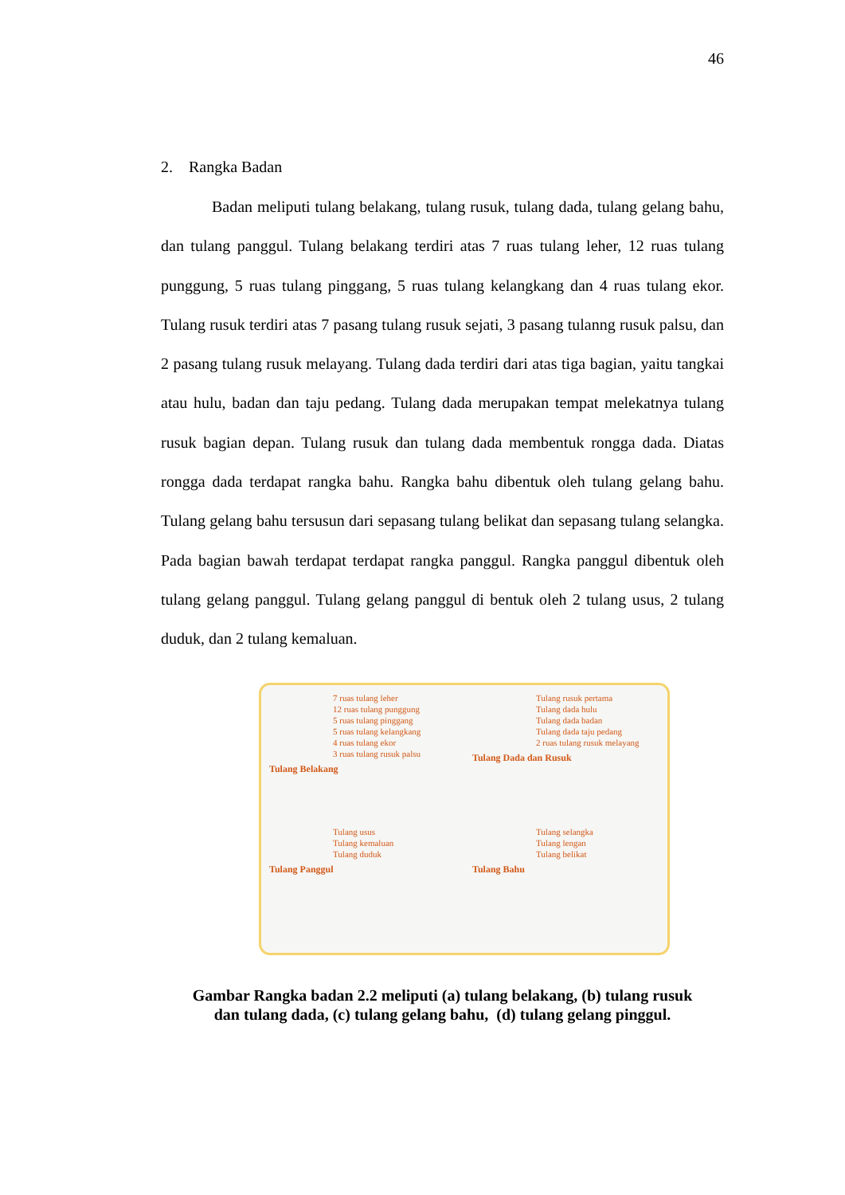46
2. Rangka Badan
Badan meliputi tulang belakang, tulang rusuk, tulang dada, tulang gelang bahu, dan tulang panggul. Tulang belakang terdiri atas 7 ruas tulang leher, 12 ruas tulang punggung, 5 ruas tulang pinggang, 5 ruas tulang kelangkang dan 4 ruas tulang ekor. Tulang rusuk terdiri atas 7 pasang tulang rusuk sejati, 3 pasang tulanng rusuk palsu, dan 2 pasang tulang rusuk melayang. Tulang dada terdiri dari atas tiga bagian, yaitu tangkai atau hulu, badan dan taju pedang. Tulang dada merupakan tempat melekatnya tulang rusuk bagian depan. Tulang rusuk dan tulang dada membentuk rongga dada. Diatas rongga dada terdapat rangka bahu. Rangka bahu dibentuk oleh tulang gelang bahu. Tulang gelang bahu tersusun dari sepasang tulang belikat dan sepasang tulang selangka. Pada bagian bawah terdapat terdapat rangka panggul. Rangka panggul dibentuk oleh tulang gelang panggul. Tulang gelang panggul di bentuk oleh 2 tulang usus, 2 tulang duduk, dan 2 tulang kemaluan.
7 ruas tulang leher
12 ruas tulang punggung
5 ruas tulang pinggang
5 ruas tulang kelangkang
4 ruas tulang ekor
3 ruas tulang rusuk palsu
Tulang Belakang
Tulang rusuk pertama
Tulang dada hulu
Tulang dada badan
Tulang dada taju pedang
2 ruas tulang rusuk melayang
Tulang Dada dan Rusuk
Tulang usus
Tulang kemaluan
Tulang duduk
Tulang Panggul
Tulang selangka
Tulang lengan
Tulang belikat
Tulang Bahu
Gambar Rangka badan 2.2 meliputi (a) tulang belakang, (b) tulang rusuk
dan tulang dada, (c) tulang gelang bahu, (d) tulang gelang pinggul.